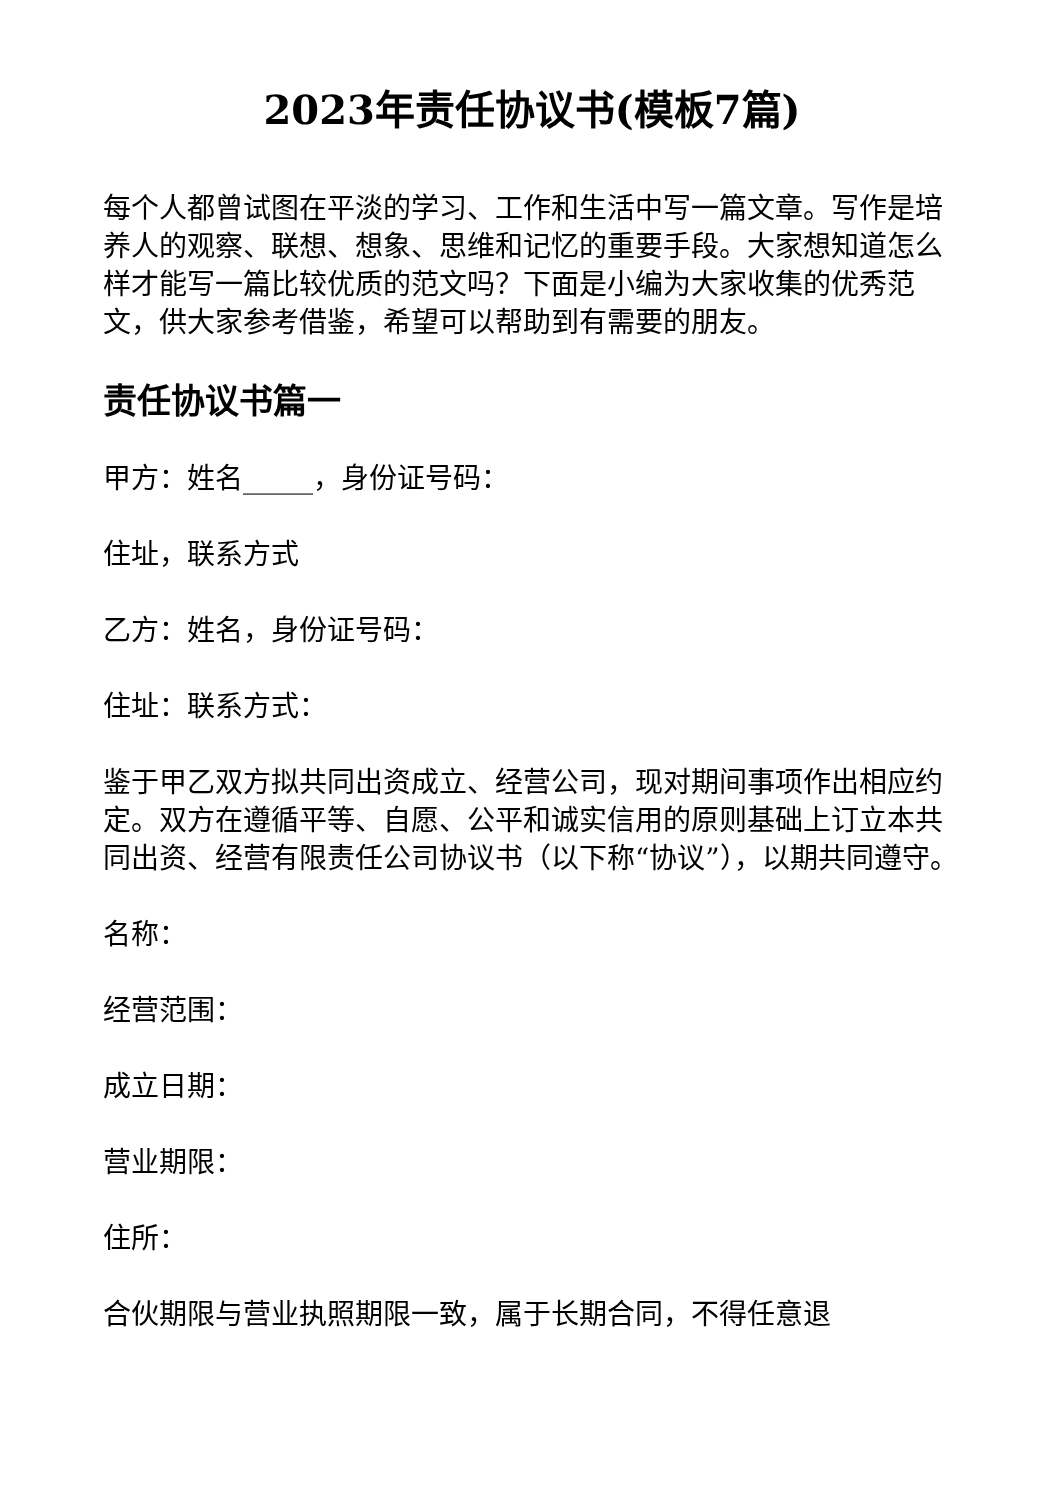2023年责任协议书(模板7篇)
每个人都曾试图在平淡的学习、工作和生活中写一篇文章。写作是培养人的观察、联想、想象、思维和记忆的重要手段。大家想知道怎么样才能写一篇比较优质的范文吗？下面是小编为大家收集的优秀范文，供大家参考借鉴，希望可以帮助到有需要的朋友。
责任协议书篇一
甲方：姓名_____，身份证号码：
住址，联系方式
乙方：姓名，身份证号码：
住址：联系方式：
鉴于甲乙双方拟共同出资成立、经营公司，现对期间事项作出相应约定。双方在遵循平等、自愿、公平和诚实信用的原则基础上订立本共同出资、经营有限责任公司协议书（以下称“协议”），以期共同遵守。
名称：
经营范围：
成立日期：
营业期限：
住所：
合伙期限与营业执照期限一致，属于长期合同，不得任意退